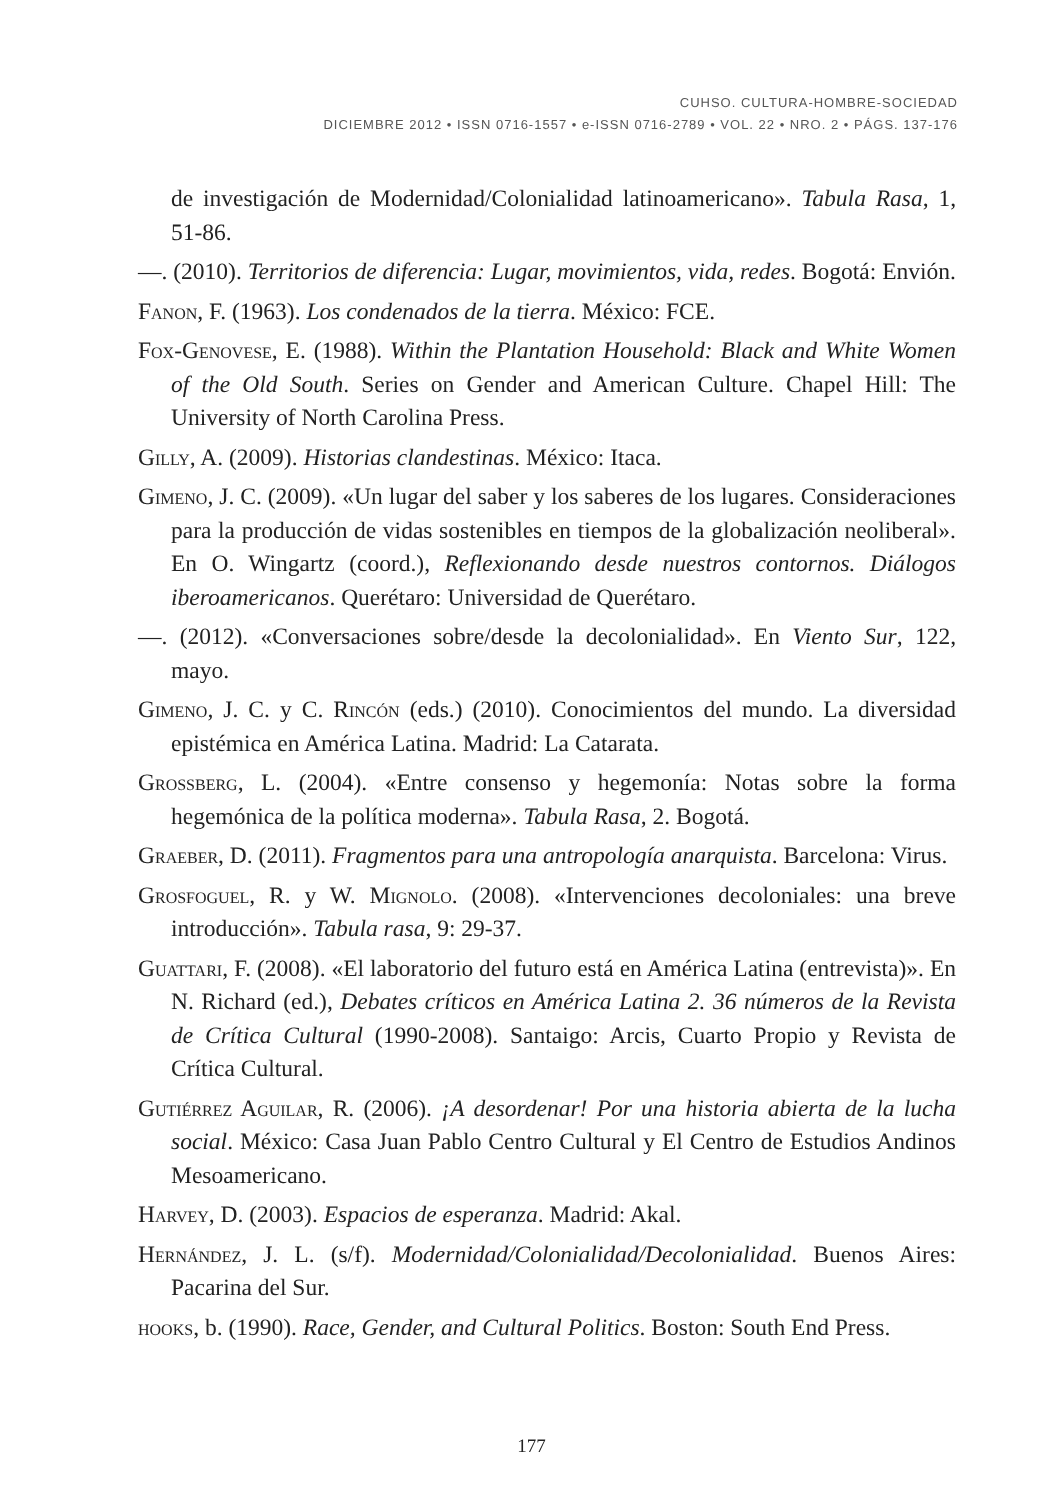CUHSO. CULTURA-HOMBRE-SOCIEDAD
DICIEMBRE 2012 • ISSN 0716-1557 • e-ISSN 0716-2789 • VOL. 22 • NRO. 2 • PÁGS. 137-176
de investigación de Modernidad/Colonialidad latinoamericano». Tabula Rasa, 1, 51-86.
—. (2010). Territorios de diferencia: Lugar, movimientos, vida, redes. Bogotá: Envión.
Fanon, F. (1963). Los condenados de la tierra. México: FCE.
Fox-Genovese, E. (1988). Within the Plantation Household: Black and White Women of the Old South. Series on Gender and American Culture. Chapel Hill: The University of North Carolina Press.
Gilly, A. (2009). Historias clandestinas. México: Itaca.
Gimeno, J. C. (2009). «Un lugar del saber y los saberes de los lugares. Consideraciones para la producción de vidas sostenibles en tiempos de la globalización neoliberal». En O. Wingartz (coord.), Reflexionando desde nuestros contornos. Diálogos iberoamericanos. Querétaro: Universidad de Querétaro.
—. (2012). «Conversaciones sobre/desde la decolonialidad». En Viento Sur, 122, mayo.
Gimeno, J. C. y C. Rincón (eds.) (2010). Conocimientos del mundo. La diversidad epistémica en América Latina. Madrid: La Catarata.
Grossberg, L. (2004). «Entre consenso y hegemonía: Notas sobre la forma hegemónica de la política moderna». Tabula Rasa, 2. Bogotá.
Graeber, D. (2011). Fragmentos para una antropología anarquista. Barcelona: Virus.
Grosfoguel, R. y W. Mignolo. (2008). «Intervenciones decoloniales: una breve introducción». Tabula rasa, 9: 29-37.
Guattari, F. (2008). «El laboratorio del futuro está en América Latina (entrevista)». En N. Richard (ed.), Debates críticos en América Latina 2. 36 números de la Revista de Crítica Cultural (1990-2008). Santaigo: Arcis, Cuarto Propio y Revista de Crítica Cultural.
Gutiérrez Aguilar, R. (2006). ¡A desordenar! Por una historia abierta de la lucha social. México: Casa Juan Pablo Centro Cultural y El Centro de Estudios Andinos Mesoamericano.
Harvey, D. (2003). Espacios de esperanza. Madrid: Akal.
Hernández, J. L. (s/f). Modernidad/Colonialidad/Decolonialidad. Buenos Aires: Pacarina del Sur.
hooks, b. (1990). Race, Gender, and Cultural Politics. Boston: South End Press.
177